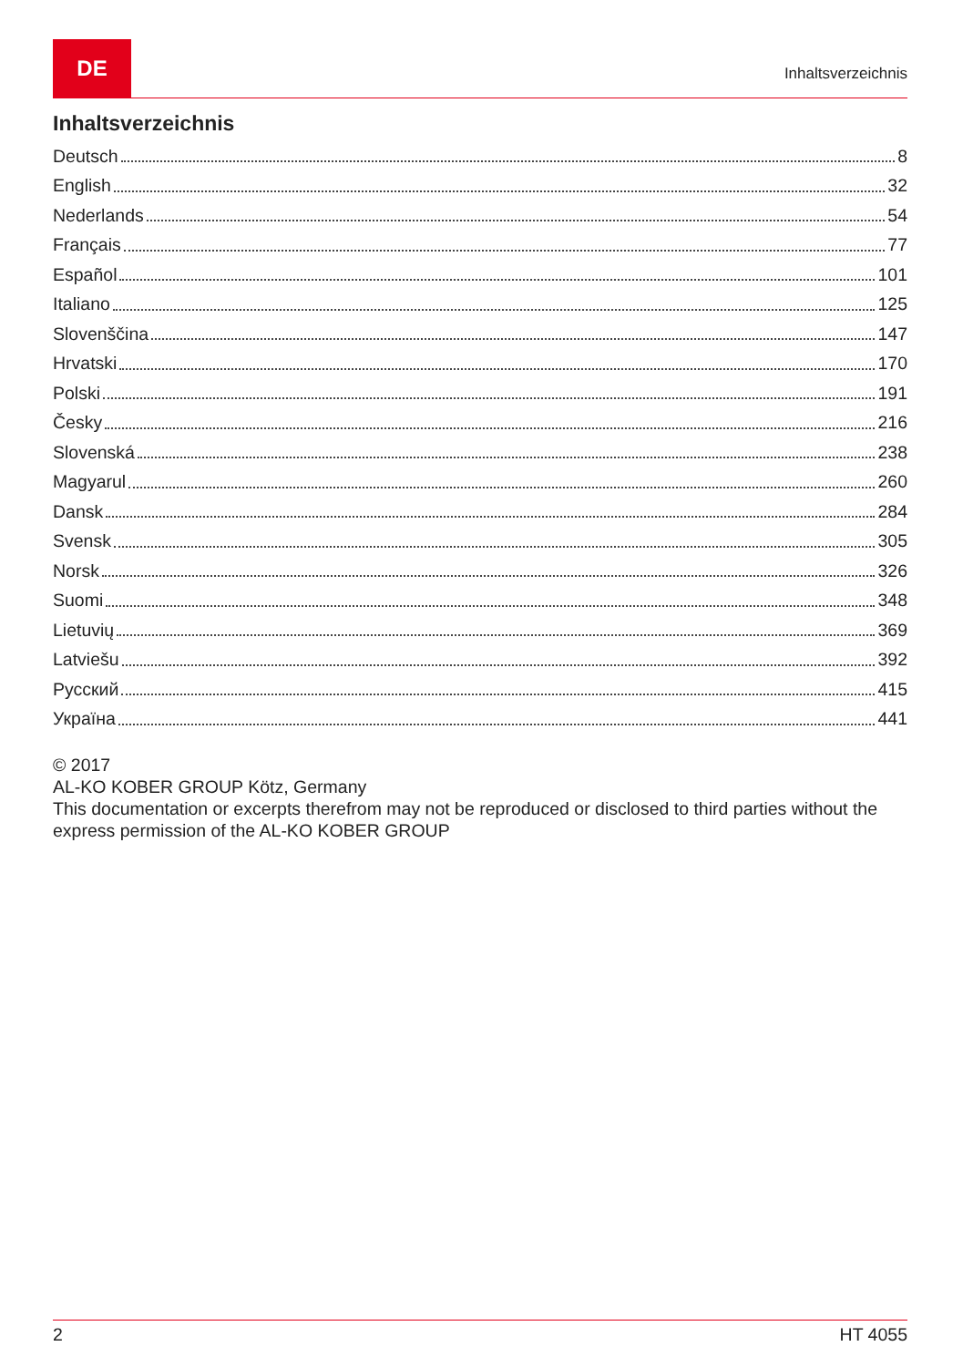DE
Inhaltsverzeichnis
Inhaltsverzeichnis
Deutsch 8
English 32
Nederlands 54
Français 77
Español 101
Italiano 125
Slovenščina 147
Hrvatski 170
Polski 191
Česky 216
Slovenská 238
Magyarul 260
Dansk 284
Svensk 305
Norsk 326
Suomi 348
Lietuvių 369
Latviešu 392
Русский 415
Україна 441
© 2017
AL-KO KOBER GROUP Kötz, Germany
This documentation or excerpts therefrom may not be reproduced or disclosed to third parties without the express permission of the AL-KO KOBER GROUP
2 HT 4055